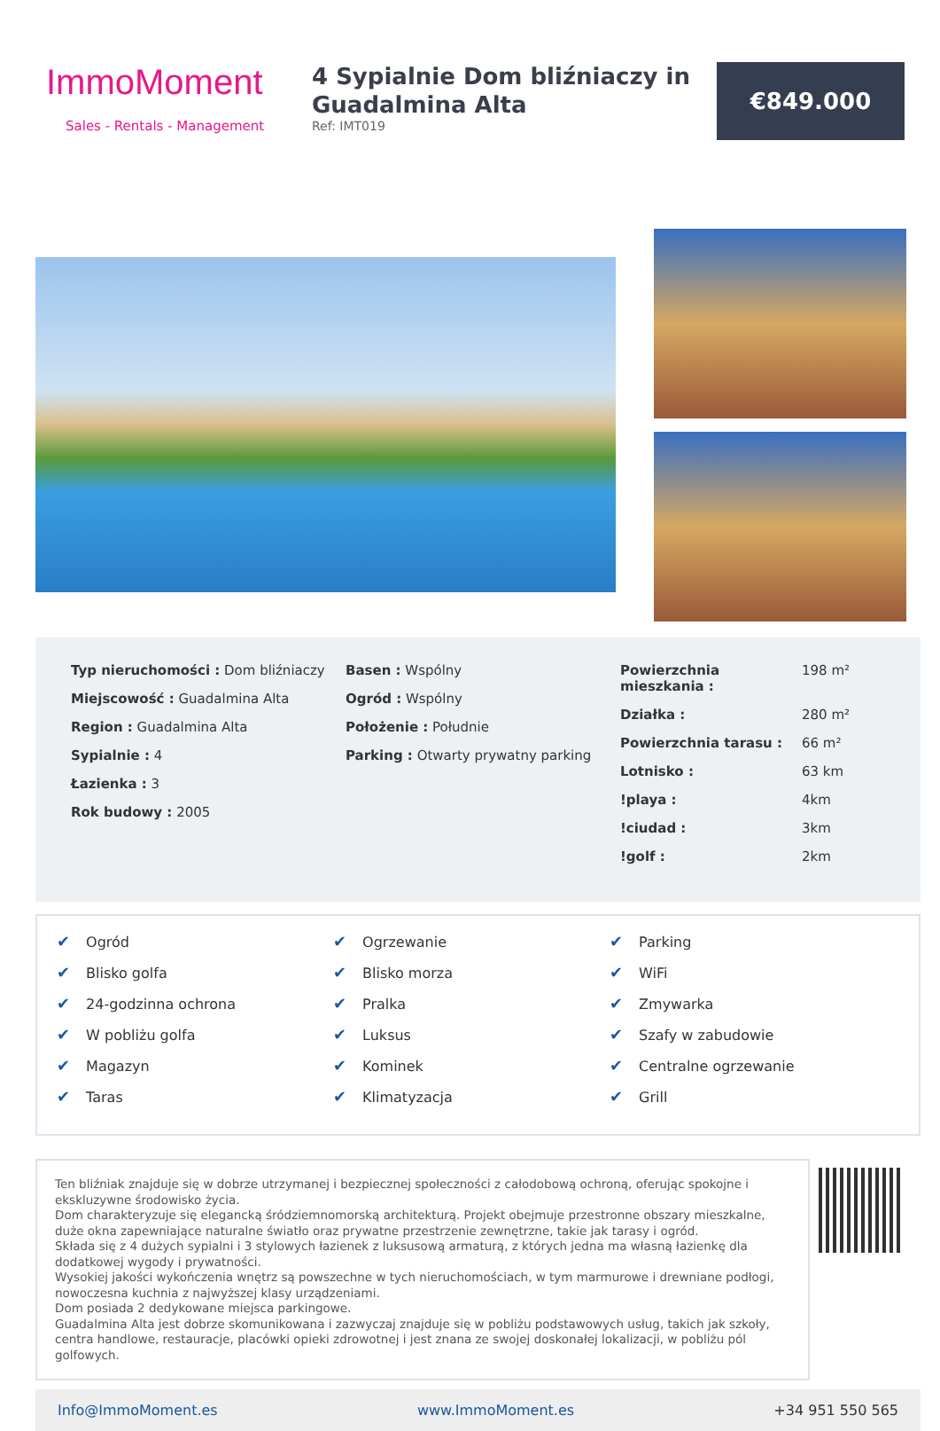ImmoMoment
Sales - Rentals - Management
4 Sypialnie Dom bliźniaczy in Guadalmina Alta
Ref: IMT019
€849.000
Typ nieruchomości : Dom bliźniaczy
Miejscowość : Guadalmina Alta
Region : Guadalmina Alta
Sypialnie : 4
Łazienka : 3
Rok budowy : 2005
Basen : Wspólny
Ogród : Wspólny
Położenie : Południe
Parking : Otwarty prywatny parking
| Powierzchnia mieszkania : | 198 m² |
| Działka : | 280 m² |
| Powierzchnia tarasu : | 66 m² |
| Lotnisko : | 63 km |
| !playa : | 4km |
| !ciudad : | 3km |
| !golf : | 2km |
✔ Ogród
✔ Blisko golfa
✔ 24-godzinna ochrona
✔ W pobliżu golfa
✔ Magazyn
✔ Taras
✔ Ogrzewanie
✔ Blisko morza
✔ Pralka
✔ Luksus
✔ Kominek
✔ Klimatyzacja
✔ Parking
✔ WiFi
✔ Zmywarka
✔ Szafy w zabudowie
✔ Centralne ogrzewanie
✔ Grill
Ten bliźniak znajduje się w dobrze utrzymanej i bezpiecznej społeczności z całodobową ochroną, oferując spokojne i ekskluzywne środowisko życia.
Dom charakteryzuje się elegancką śródziemnomorską architekturą. Projekt obejmuje przestronne obszary mieszkalne, duże okna zapewniające naturalne światło oraz prywatne przestrzenie zewnętrzne, takie jak tarasy i ogród.
Składa się z 4 dużych sypialni i 3 stylowych łazienek z luksusową armaturą, z których jedna ma własną łazienkę dla dodatkowej wygody i prywatności.
Wysokiej jakości wykończenia wnętrz są powszechne w tych nieruchomościach, w tym marmurowe i drewniane podłogi, nowoczesna kuchnia z najwyższej klasy urządzeniami.
Dom posiada 2 dedykowane miejsca parkingowe.
Guadalmina Alta jest dobrze skomunikowana i zazwyczaj znajduje się w pobliżu podstawowych usług, takich jak szkoły, centra handlowe, restauracje, placówki opieki zdrowotnej i jest znana ze swojej doskonałej lokalizacji, w pobliżu pól golfowych.
Info@ImmoMoment.es www.ImmoMoment.es +34 951 550 565